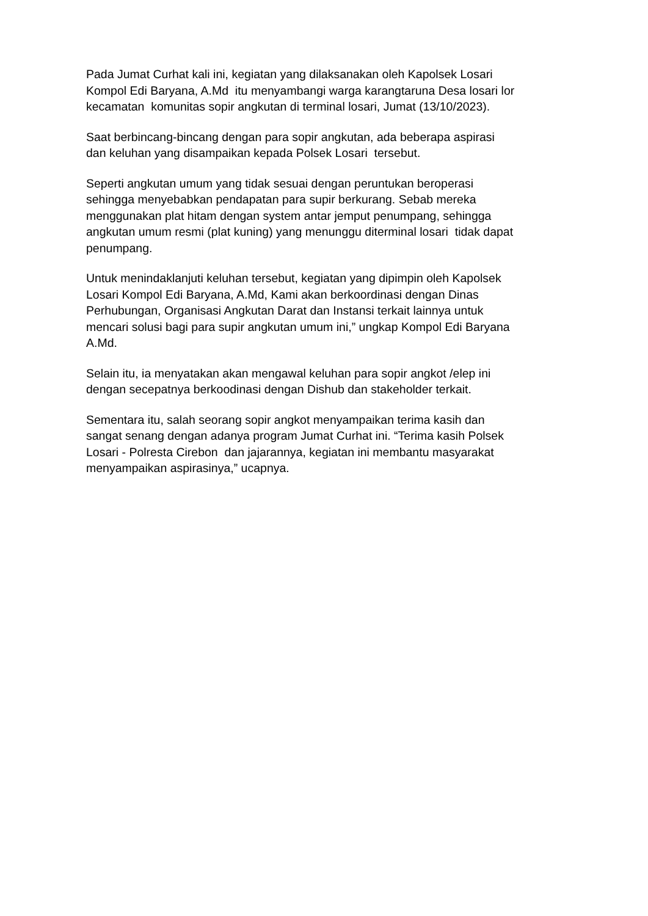Pada Jumat Curhat kali ini, kegiatan yang dilaksanakan oleh Kapolsek Losari Kompol Edi Baryana, A.Md itu menyambangi warga karangtaruna Desa losari lor kecamatan komunitas sopir angkutan di terminal losari, Jumat (13/10/2023).
Saat berbincang-bincang dengan para sopir angkutan, ada beberapa aspirasi dan keluhan yang disampaikan kepada Polsek Losari tersebut.
Seperti angkutan umum yang tidak sesuai dengan peruntukan beroperasi sehingga menyebabkan pendapatan para supir berkurang. Sebab mereka menggunakan plat hitam dengan system antar jemput penumpang, sehingga angkutan umum resmi (plat kuning) yang menunggu diterminal losari tidak dapat penumpang.
Untuk menindaklanjuti keluhan tersebut, kegiatan yang dipimpin oleh Kapolsek Losari Kompol Edi Baryana, A.Md, Kami akan berkoordinasi dengan Dinas Perhubungan, Organisasi Angkutan Darat dan Instansi terkait lainnya untuk mencari solusi bagi para supir angkutan umum ini,” ungkap Kompol Edi Baryana A.Md.
Selain itu, ia menyatakan akan mengawal keluhan para sopir angkot /elep ini dengan secepatnya berkoodinasi dengan Dishub dan stakeholder terkait.
Sementara itu, salah seorang sopir angkot menyampaikan terima kasih dan sangat senang dengan adanya program Jumat Curhat ini. “Terima kasih Polsek Losari - Polresta Cirebon dan jajarannya, kegiatan ini membantu masyarakat menyampaikan aspirasinya,” ucapnya.